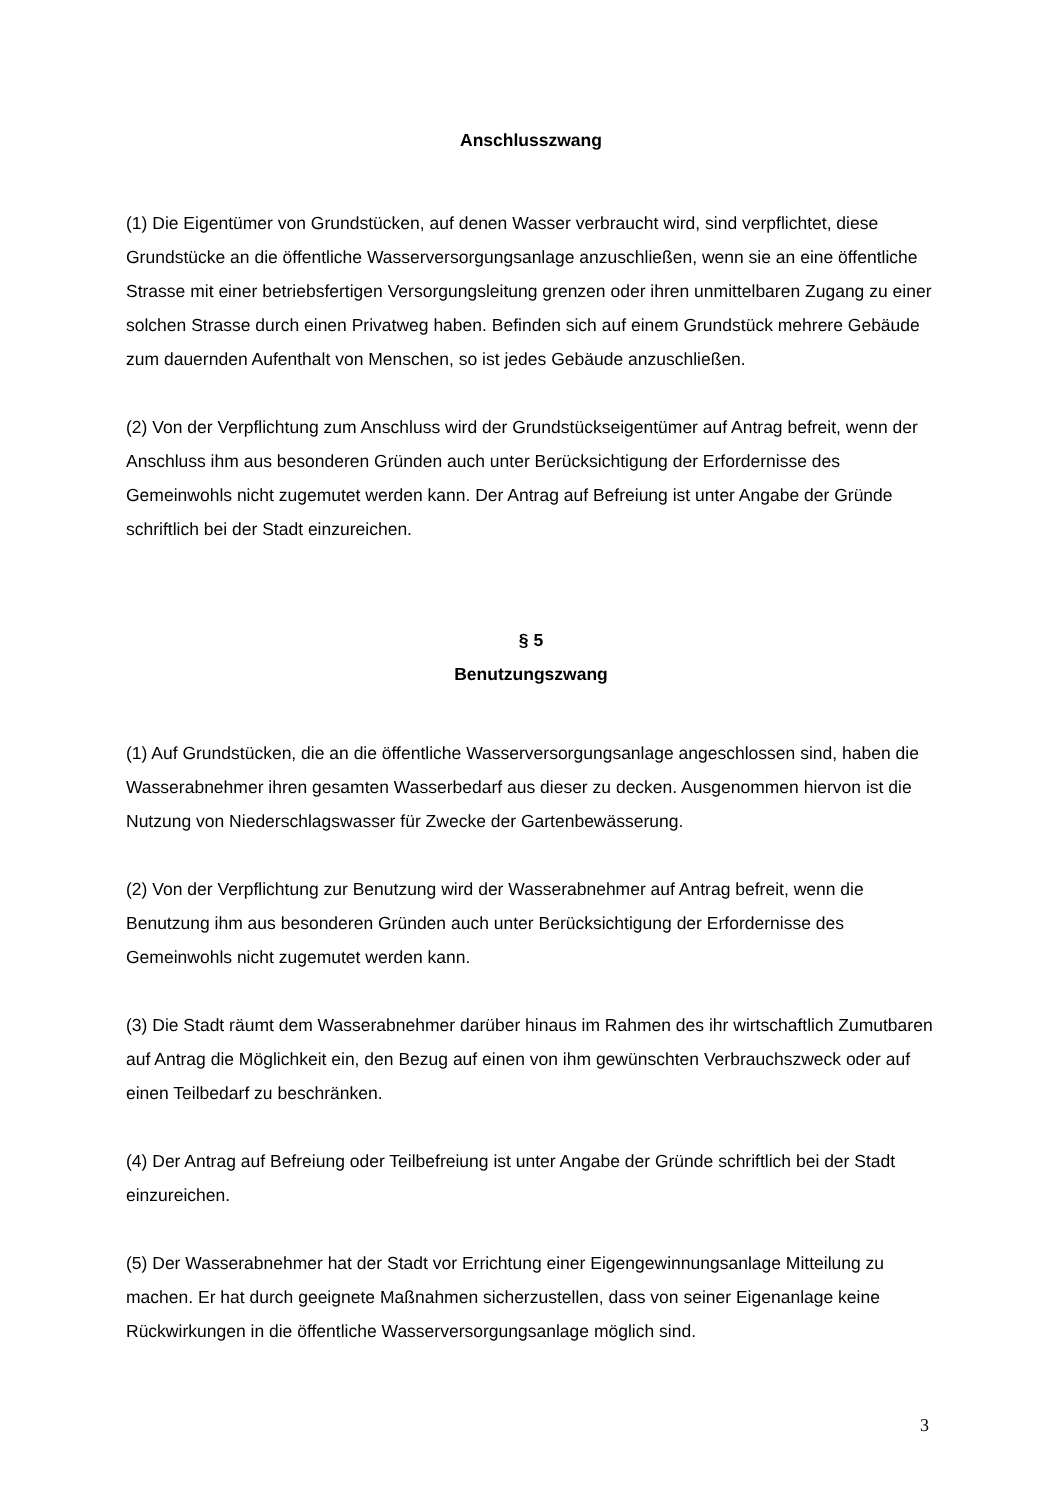Anschlusszwang
(1) Die Eigentümer von Grundstücken, auf denen Wasser verbraucht wird, sind verpflichtet, diese Grundstücke an die öffentliche Wasserversorgungsanlage anzuschließen, wenn sie an eine öffentliche Strasse mit einer betriebsfertigen Versorgungsleitung grenzen oder ihren unmittelbaren Zugang zu einer solchen Strasse durch einen Privatweg haben. Befinden sich auf einem Grundstück mehrere Gebäude zum dauernden Aufenthalt von Menschen, so ist jedes Gebäude anzuschließen.
(2) Von der Verpflichtung zum Anschluss wird der Grundstückseigentümer auf Antrag befreit, wenn der Anschluss ihm aus besonderen Gründen auch unter Berücksichtigung der Erfordernisse des Gemeinwohls nicht zugemutet werden kann. Der Antrag auf Befreiung ist unter Angabe der Gründe schriftlich bei der Stadt einzureichen.
§ 5
Benutzungszwang
(1) Auf Grundstücken, die an die öffentliche Wasserversorgungsanlage angeschlossen sind, haben die Wasserabnehmer ihren gesamten Wasserbedarf aus dieser zu decken. Ausgenommen hiervon ist die Nutzung von Niederschlagswasser für Zwecke der Gartenbewässerung.
(2) Von der Verpflichtung zur Benutzung wird der Wasserabnehmer auf Antrag befreit, wenn die Benutzung ihm aus besonderen Gründen auch unter Berücksichtigung der Erfordernisse des Gemeinwohls nicht zugemutet werden kann.
(3) Die Stadt räumt dem Wasserabnehmer darüber hinaus im Rahmen des ihr wirtschaftlich Zumutbaren auf Antrag die Möglichkeit ein, den Bezug auf einen von ihm gewünschten Verbrauchszweck oder auf einen Teilbedarf zu beschränken.
(4) Der Antrag auf Befreiung oder Teilbefreiung ist unter Angabe der Gründe schriftlich bei der Stadt einzureichen.
(5) Der Wasserabnehmer hat der Stadt vor Errichtung einer Eigengewinnungsanlage Mitteilung zu machen. Er hat durch geeignete Maßnahmen sicherzustellen, dass von seiner Eigenanlage keine Rückwirkungen in die öffentliche Wasserversorgungsanlage möglich sind.
3